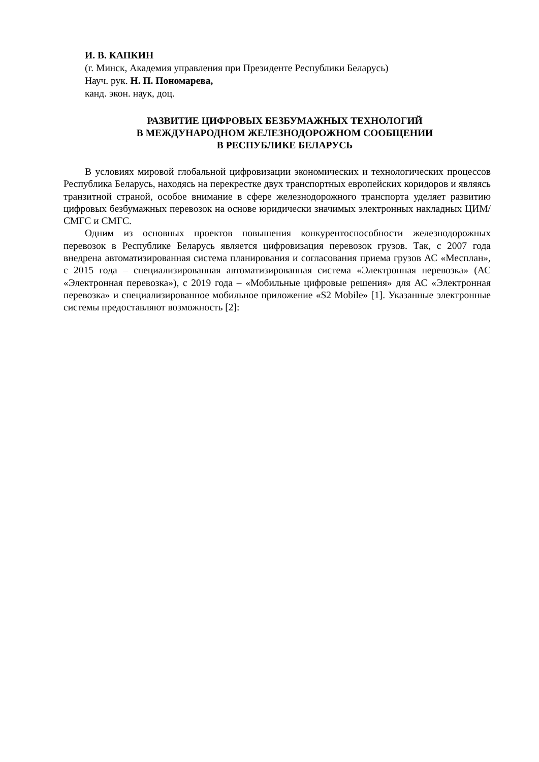И. В. КАПКИН
(г. Минск, Академия управления при Президенте Республики Беларусь)
Науч. рук. Н. П. Пономарева,
канд. экон. наук, доц.
РАЗВИТИЕ ЦИФРОВЫХ БЕЗБУМАЖНЫХ ТЕХНОЛОГИЙ
В МЕЖДУНАРОДНОМ ЖЕЛЕЗНОДОРОЖНОМ СООБЩЕНИИ
В РЕСПУБЛИКЕ БЕЛАРУСЬ
В условиях мировой глобальной цифровизации экономических и технологических процессов Республика Беларусь, находясь на перекрестке двух транспортных европейских коридоров и являясь транзитной страной, особое внимание в сфере железнодорожного транспорта уделяет развитию цифровых безбумажных перевозок на основе юридически значимых электронных накладных ЦИМ/СМГС и СМГС.
Одним из основных проектов повышения конкурентоспособности железнодорожных перевозок в Республике Беларусь является цифровизация перевозок грузов. Так, с 2007 года внедрена автоматизированная система планирования и согласования приема грузов АС «Месплан», с 2015 года – специализированная автоматизированная система «Электронная перевозка» (АС «Электронная перевозка»), с 2019 года – «Мобильные цифровые решения» для АС «Электронная перевозка» и специализированное мобильное приложение «S2 Mobile» [1]. Указанные электронные системы предоставляют возможность [2]: